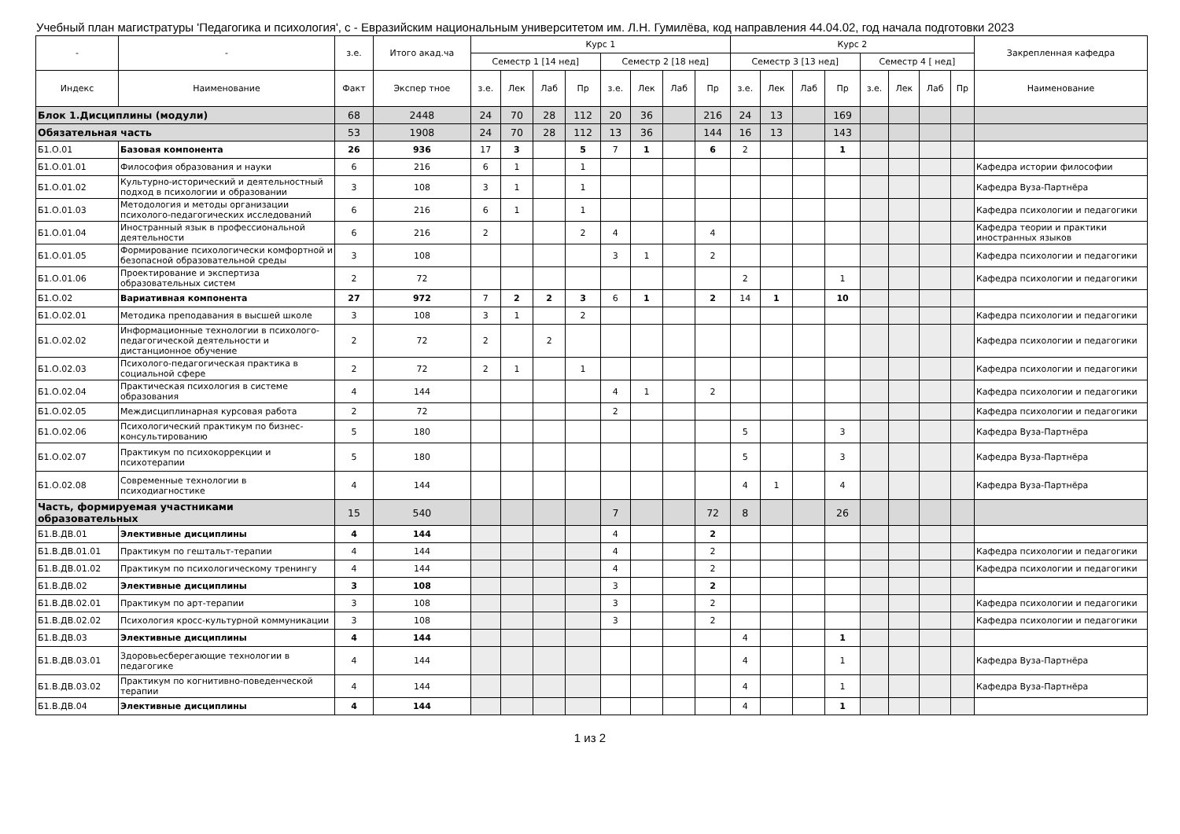Учебный план магистратуры 'Педагогика и психология', с - Евразийским национальным университетом им. Л.Н. Гумилёва, код направления 44.04.02, год начала подготовки 2023
| - | - | з.е. | Итого акад.ча | Курс 1 | | | | | | | | Курс 2 | | | | | | | | Закрепленная кафедра |
| --- | --- | --- | --- | --- | --- | --- | --- | --- | --- | --- | --- | --- | --- | --- | --- | --- | --- | --- | --- | --- |
| | | | | Семестр 1 [14 нед] | | | | Семестр 2 [18 нед] | | | | Семестр 3 [13 нед] | | | | Семестр 4 [ нед] | | | | |
| Индекс | Наименование | Факт | Экспер тное | з.е. | Лек | Лаб | Пр | з.е. | Лек | Лаб | Пр | з.е. | Лек | Лаб | Пр | з.е. | Лек | Лаб | Пр | Наименование |
| Блок 1.Дисциплины (модули) | | 68 | 2448 | 24 | 70 | 28 | 112 | 20 | 36 | | 216 | 24 | 13 | | 169 | | | | | |
| Обязательная часть | | 53 | 1908 | 24 | 70 | 28 | 112 | 13 | 36 | | 144 | 16 | 13 | | 143 | | | | | |
| Б1.О.01 | Базовая компонента | 26 | 936 | 17 | 3 | | 5 | 7 | 1 | | 6 | 2 | | | 1 | | | | | |
| Б1.О.01.01 | Философия образования и науки | 6 | 216 | 6 | 1 | | 1 | | | | | | | | | | | | | Кафедра истории философии |
| Б1.О.01.02 | Культурно-исторический и деятельностный подход в психологии и образовании | 3 | 108 | 3 | 1 | | 1 | | | | | | | | | | | | | Кафедра Вуза-Партнёра |
| Б1.О.01.03 | Методология и методы организации психолого-педагогических исследований | 6 | 216 | 6 | 1 | | 1 | | | | | | | | | | | | | Кафедра психологии и педагогики |
| Б1.О.01.04 | Иностранный язык в профессиональной деятельности | 6 | 216 | 2 | | | 2 | 4 | | | 4 | | | | | | | | | Кафедра теории и практики иностранных языков |
| Б1.О.01.05 | Формирование психологически комфортной и безопасной образовательной среды | 3 | 108 | | | | | 3 | 1 | | 2 | | | | | | | | | Кафедра психологии и педагогики |
| Б1.О.01.06 | Проектирование и экспертиза образовательных систем | 2 | 72 | | | | | | | | | 2 | | | 1 | | | | | Кафедра психологии и педагогики |
| Б1.О.02 | Вариативная компонента | 27 | 972 | 7 | 2 | 2 | 3 | 6 | 1 | | 2 | 14 | 1 | | 10 | | | | | |
| Б1.О.02.01 | Методика преподавания в высшей школе | 3 | 108 | 3 | 1 | | 2 | | | | | | | | | | | | | Кафедра психологии и педагогики |
| Б1.О.02.02 | Информационные технологии в психолого-педагогической деятельности и дистанционное обучение | 2 | 72 | 2 | | 2 | | | | | | | | | | | | | | Кафедра психологии и педагогики |
| Б1.О.02.03 | Психолого-педагогическая практика в социальной сфере | 2 | 72 | 2 | 1 | | 1 | | | | | | | | | | | | | Кафедра психологии и педагогики |
| Б1.О.02.04 | Практическая психология в системе образования | 4 | 144 | | | | | 4 | 1 | | 2 | | | | | | | | | Кафедра психологии и педагогики |
| Б1.О.02.05 | Междисциплинарная курсовая работа | 2 | 72 | | | | | 2 | | | | | | | | | | | | Кафедра психологии и педагогики |
| Б1.О.02.06 | Психологический практикум по бизнес-консультированию | 5 | 180 | | | | | | | | | 5 | | | 3 | | | | | Кафедра Вуза-Партнёра |
| Б1.О.02.07 | Практикум по психокоррекции и психотерапии | 5 | 180 | | | | | | | | | 5 | | | 3 | | | | | Кафедра Вуза-Партнёра |
| Б1.О.02.08 | Современные технологии в психодиагностике | 4 | 144 | | | | | | | | | 4 | 1 | | 4 | | | | | Кафедра Вуза-Партнёра |
| Часть, формируемая участниками образовательных | | 15 | 540 | | | | | 7 | | | 72 | 8 | | | 26 | | | | | |
| Б1.В.ДВ.01 | Элективные дисциплины | 4 | 144 | | | | | 4 | | | 2 | | | | | | | | | |
| Б1.В.ДВ.01.01 | Практикум по гештальт-терапии | 4 | 144 | | | | | 4 | | | 2 | | | | | | | | | Кафедра психологии и педагогики |
| Б1.В.ДВ.01.02 | Практикум по психологическому тренингу | 4 | 144 | | | | | 4 | | | 2 | | | | | | | | | Кафедра психологии и педагогики |
| Б1.В.ДВ.02 | Элективные дисциплины | 3 | 108 | | | | | 3 | | | 2 | | | | | | | | | |
| Б1.В.ДВ.02.01 | Практикум по арт-терапии | 3 | 108 | | | | | 3 | | | 2 | | | | | | | | | Кафедра психологии и педагогики |
| Б1.В.ДВ.02.02 | Психология кросс-культурной коммуникации | 3 | 108 | | | | | 3 | | | 2 | | | | | | | | | Кафедра психологии и педагогики |
| Б1.В.ДВ.03 | Элективные дисциплины | 4 | 144 | | | | | | | | | 4 | | | 1 | | | | | |
| Б1.В.ДВ.03.01 | Здоровьесберегающие технологии в педагогике | 4 | 144 | | | | | | | | | 4 | | | 1 | | | | | Кафедра Вуза-Партнёра |
| Б1.В.ДВ.03.02 | Практикум по когнитивно-поведенческой терапии | 4 | 144 | | | | | | | | | 4 | | | 1 | | | | | Кафедра Вуза-Партнёра |
| Б1.В.ДВ.04 | Элективные дисциплины | 4 | 144 | | | | | | | | | 4 | | | 1 | | | | | |
1 из 2